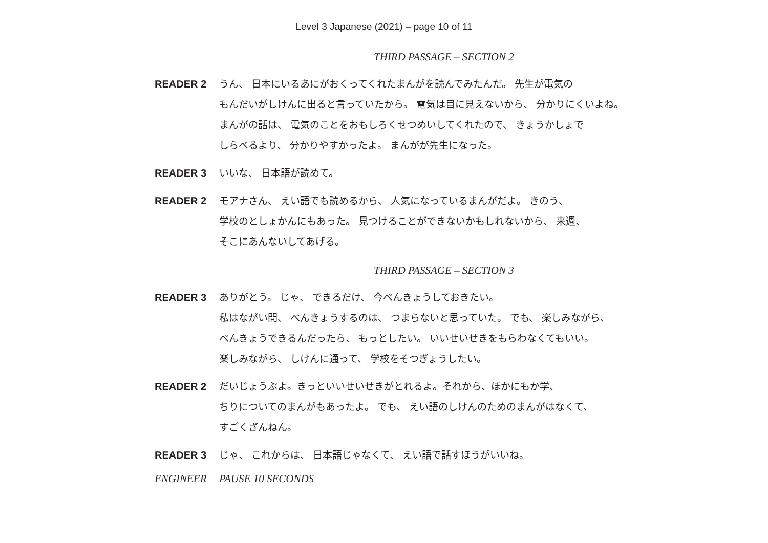Level 3 Japanese (2021) – page 10 of 11
THIRD PASSAGE – SECTION 2
READER 2 うん、 日本にいるあにがおくってくれたまんがを読んでみたんだ。 先生が電気の
もんだいがしけんに出ると言っていたから。 電気は目に見えないから、 分かりにくいよね。
まんがの話は、 電気のことをおもしろくせつめいしてくれたので、 きょうかしょで
しらべるより、 分かりやすかったよ。 まんがが先生になった。
READER 3 いいな、 日本語が読めて。
READER 2 モアナさん、 えい語でも読めるから、 人気になっているまんがだよ。 きのう、
学校のとしょかんにもあった。 見つけることができないかもしれないから、 来週、
そこにあんないしてあげる。
THIRD PASSAGE – SECTION 3
READER 3 ありがとう。 じゃ、 できるだけ、 今べんきょうしておきたい。
私はながい間、 べんきょうするのは、 つまらないと思っていた。 でも、 楽しみながら、
べんきょうできるんだったら、 もっとしたい。 いいせいせきをもらわなくてもいい。
楽しみながら、 しけんに通って、 学校をそつぎょうしたい。
READER 2 だいじょうぶよ。きっといいせいせきがとれるよ。それから、ほかにもか学、
ちりについてのまんがもあったよ。 でも、 えい語のしけんのためのまんがはなくて、
すごくざんねん。
READER 3 じゃ、 これからは、 日本語じゃなくて、 えい語で話すほうがいいね。
ENGINEER PAUSE 10 SECONDS